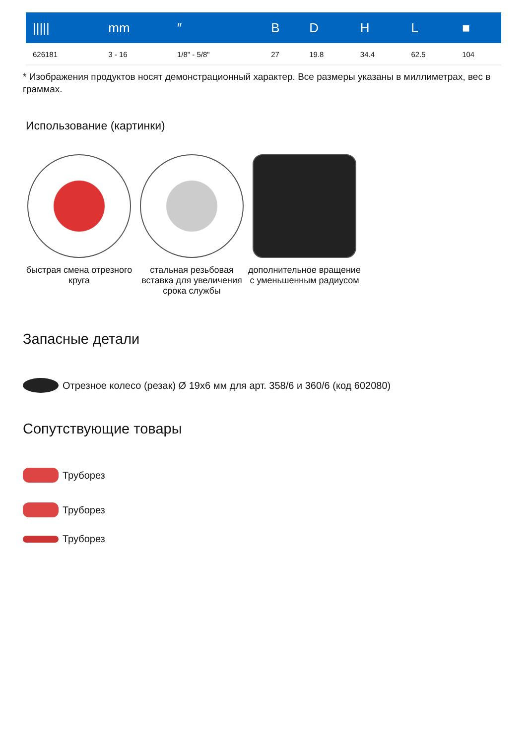| ///// | mm | ″ | B | D | H | L | ■ |
| --- | --- | --- | --- | --- | --- | --- | --- |
| 626181 | 3 - 16 | 1/8" - 5/8" | 27 | 19.8 | 34.4 | 62.5 | 104 |
* Изображения продуктов носят демонстрационный характер. Все размеры указаны в миллиметрах, вес в граммах.
Использование (картинки)
быстрая смена отрезного круга
стальная резьбовая вставка для увеличения срока службы
дополнительное вращение с уменьшенным радиусом
Запасные детали
Отрезное колесо (резак) Ø 19x6 мм для арт. 358/6 и 360/6 (код 602080)
Сопутствующие товары
Труборез
Труборез
Труборез